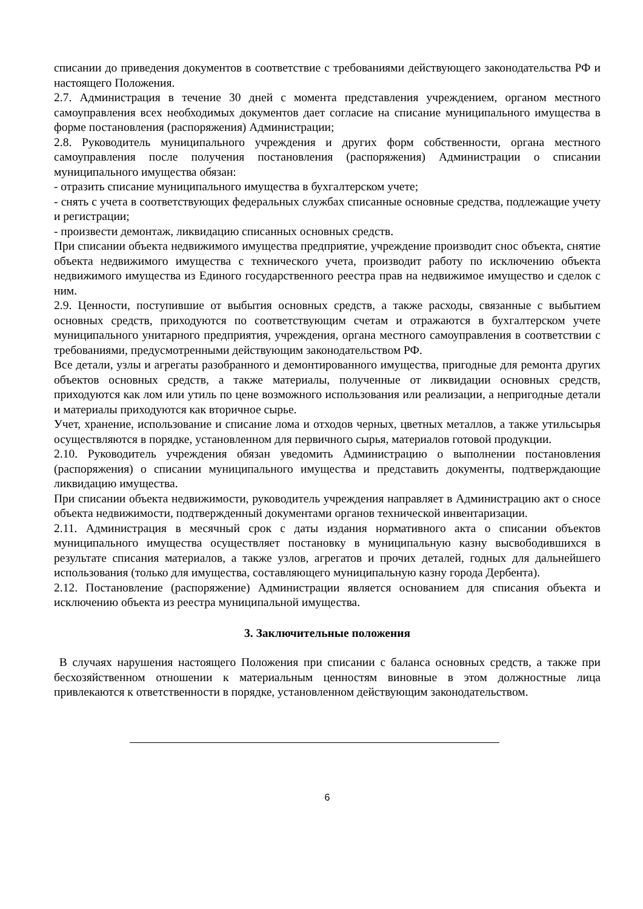списании до приведения документов в соответствие с требованиями действующего законодательства РФ и настоящего Положения.
2.7. Администрация в течение 30 дней с момента представления учреждением, органом местного самоуправления всех необходимых документов дает согласие на списание муниципального имущества в форме постановления (распоряжения) Администрации;
2.8. Руководитель муниципального учреждения и других форм собственности, органа местного самоуправления после получения постановления (распоряжения) Администрации о списании муниципального имущества обязан:
- отразить списание муниципального имущества в бухгалтерском учете;
- снять с учета в соответствующих федеральных службах списанные основные средства, подлежащие учету и регистрации;
- произвести демонтаж, ликвидацию списанных основных средств.
При списании объекта недвижимого имущества предприятие, учреждение производит снос объекта, снятие объекта недвижимого имущества с технического учета, производит работу по исключению объекта недвижимого имущества из Единого государственного реестра прав на недвижимое имущество и сделок с ним.
2.9. Ценности, поступившие от выбытия основных средств, а также расходы, связанные с выбытием основных средств, приходуются по соответствующим счетам и отражаются в бухгалтерском учете муниципального унитарного предприятия, учреждения, органа местного самоуправления в соответствии с требованиями, предусмотренными действующим законодательством РФ.
Все детали, узлы и агрегаты разобранного и демонтированного имущества, пригодные для ремонта других объектов основных средств, а также материалы, полученные от ликвидации основных средств, приходуются как лом или утиль по цене возможного использования или реализации, а непригодные детали и материалы приходуются как вторичное сырье.
Учет, хранение, использование и списание лома и отходов черных, цветных металлов, а также утильсырья осуществляются в порядке, установленном для первичного сырья, материалов готовой продукции.
2.10. Руководитель учреждения обязан уведомить Администрацию о выполнении постановления (распоряжения) о списании муниципального имущества и представить документы, подтверждающие ликвидацию имущества.
При списании объекта недвижимости, руководитель учреждения направляет в Администрацию акт о сносе объекта недвижимости, подтвержденный документами органов технической инвентаризации.
2.11. Администрация в месячный срок с даты издания нормативного акта о списании объектов муниципального имущества осуществляет постановку в муниципальную казну высвободившихся в результате списания материалов, а также узлов, агрегатов и прочих деталей, годных для дальнейшего использования (только для имущества, составляющего муниципальную казну города Дербента).
2.12. Постановление (распоряжение) Администрации является основанием для списания объекта и исключению объекта из реестра муниципальной имущества.
3. Заключительные положения
В случаях нарушения настоящего Положения при списании с баланса основных средств, а также при бесхозяйственном отношении к материальным ценностям виновные в этом должностные лица привлекаются к ответственности в порядке, установленном действующим законодательством.
6